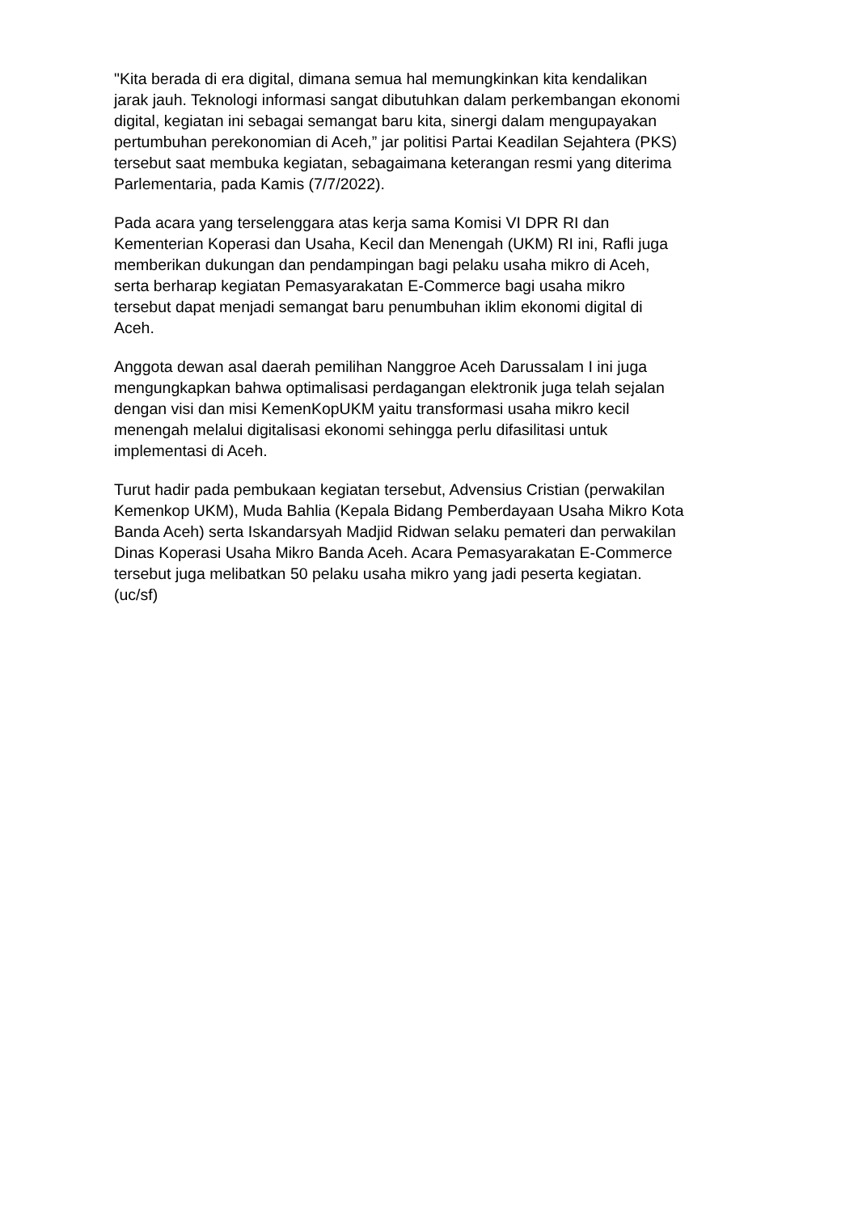"Kita berada di era digital, dimana semua hal memungkinkan kita kendalikan
jarak jauh. Teknologi informasi sangat dibutuhkan dalam perkembangan ekonomi
digital, kegiatan ini sebagai semangat baru kita, sinergi dalam mengupayakan
pertumbuhan perekonomian di Aceh,” jar politisi Partai Keadilan Sejahtera (PKS)
tersebut saat membuka kegiatan, sebagaimana keterangan resmi yang diterima
Parlementaria, pada Kamis (7/7/2022).
Pada acara yang terselenggara atas kerja sama Komisi VI DPR RI dan
Kementerian Koperasi dan Usaha, Kecil dan Menengah (UKM) RI ini, Rafli juga
memberikan dukungan dan pendampingan bagi pelaku usaha mikro di Aceh,
serta berharap kegiatan Pemasyarakatan E-Commerce bagi usaha mikro
tersebut dapat menjadi semangat baru penumbuhan iklim ekonomi digital di
Aceh.
Anggota dewan asal daerah pemilihan Nanggroe Aceh Darussalam I ini juga
mengungkapkan bahwa optimalisasi perdagangan elektronik juga telah sejalan
dengan visi dan misi KemenKopUKM yaitu transformasi usaha mikro kecil
menengah melalui digitalisasi ekonomi sehingga perlu difasilitasi untuk
implementasi di Aceh.
Turut hadir pada pembukaan kegiatan tersebut, Advensius Cristian (perwakilan
Kemenkop UKM), Muda Bahlia (Kepala Bidang Pemberdayaan Usaha Mikro Kota
Banda Aceh) serta Iskandarsyah Madjid Ridwan selaku pemateri dan perwakilan
Dinas Koperasi Usaha Mikro Banda Aceh. Acara Pemasyarakatan E-Commerce
tersebut juga melibatkan 50 pelaku usaha mikro yang jadi peserta kegiatan.
(uc/sf)